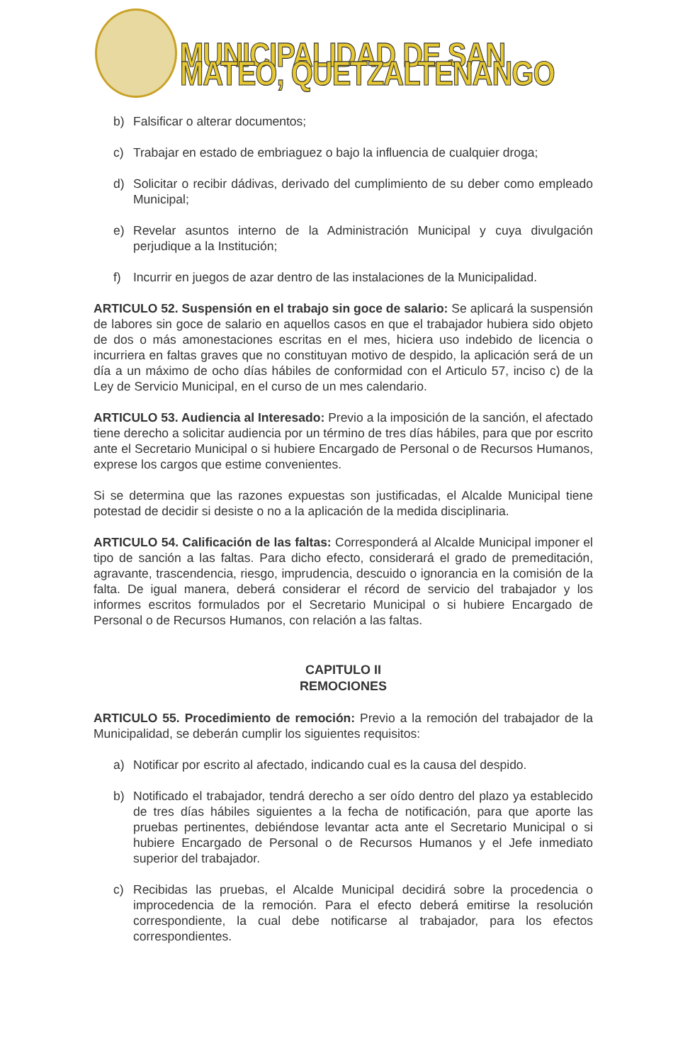MUNICIPALIDAD DE SAN MATEO, QUETZALTENANGO
b) Falsificar o alterar documentos;
c) Trabajar en estado de embriaguez o bajo la influencia de cualquier droga;
d) Solicitar o recibir dádivas, derivado del cumplimiento de su deber como empleado Municipal;
e) Revelar asuntos interno de la Administración Municipal y cuya divulgación perjudique a la Institución;
f) Incurrir en juegos de azar dentro de las instalaciones de la Municipalidad.
ARTICULO 52. Suspensión en el trabajo sin goce de salario: Se aplicará la suspensión de labores sin goce de salario en aquellos casos en que el trabajador hubiera sido objeto de dos o más amonestaciones escritas en el mes, hiciera uso indebido de licencia o incurriera en faltas graves que no constituyan motivo de despido, la aplicación será de un día a un máximo de ocho días hábiles de conformidad con el Articulo 57, inciso c) de la Ley de Servicio Municipal, en el curso de un mes calendario.
ARTICULO 53. Audiencia al Interesado: Previo a la imposición de la sanción, el afectado tiene derecho a solicitar audiencia por un término de tres días hábiles, para que por escrito ante el Secretario Municipal o si hubiere Encargado de Personal o de Recursos Humanos, exprese los cargos que estime convenientes.
Si se determina que las razones expuestas son justificadas, el Alcalde Municipal tiene potestad de decidir si desiste o no a la aplicación de la medida disciplinaria.
ARTICULO 54. Calificación de las faltas: Corresponderá al Alcalde Municipal imponer el tipo de sanción a las faltas. Para dicho efecto, considerará el grado de premeditación, agravante, trascendencia, riesgo, imprudencia, descuido o ignorancia en la comisión de la falta. De igual manera, deberá considerar el récord de servicio del trabajador y los informes escritos formulados por el Secretario Municipal o si hubiere Encargado de Personal o de Recursos Humanos, con relación a las faltas.
CAPITULO II
REMOCIONES
ARTICULO 55. Procedimiento de remoción: Previo a la remoción del trabajador de la Municipalidad, se deberán cumplir los siguientes requisitos:
a) Notificar por escrito al afectado, indicando cual es la causa del despido.
b) Notificado el trabajador, tendrá derecho a ser oído dentro del plazo ya establecido de tres días hábiles siguientes a la fecha de notificación, para que aporte las pruebas pertinentes, debiéndose levantar acta ante el Secretario Municipal o si hubiere Encargado de Personal o de Recursos Humanos y el Jefe inmediato superior del trabajador.
c) Recibidas las pruebas, el Alcalde Municipal decidirá sobre la procedencia o improcedencia de la remoción. Para el efecto deberá emitirse la resolución correspondiente, la cual debe notificarse al trabajador, para los efectos correspondientes.